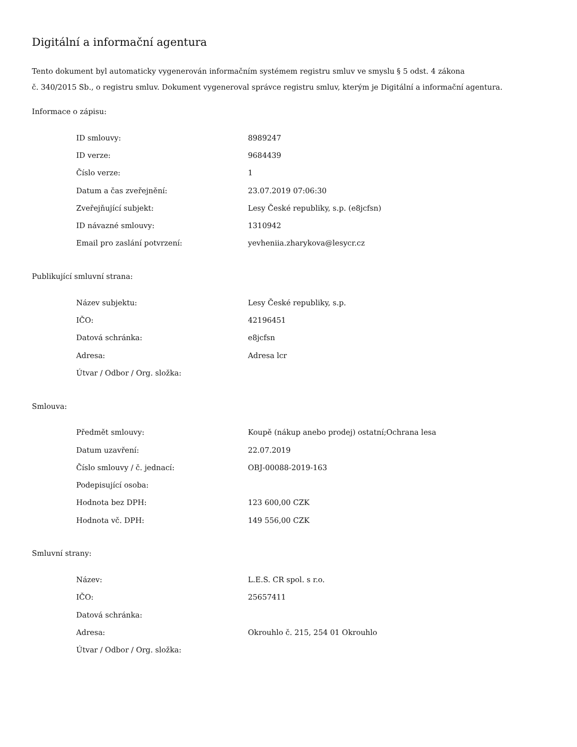Digitální a informační agentura
Tento dokument byl automaticky vygenerován informačním systémem registru smluv ve smyslu § 5 odst. 4 zákona
č. 340/2015 Sb., o registru smluv. Dokument vygeneroval správce registru smluv, kterým je Digitální a informační agentura.
Informace o zápisu:
| ID smlouvy: | 8989247 |
| ID verze: | 9684439 |
| Číslo verze: | 1 |
| Datum a čas zveřejnění: | 23.07.2019 07:06:30 |
| Zveřejňující subjekt: | Lesy České republiky, s.p. (e8jcfsn) |
| ID návazné smlouvy: | 1310942 |
| Email pro zaslání potvrzení: | yevheniia.zharykova@lesycr.cz |
Publikující smluvní strana:
| Název subjektu: | Lesy České republiky, s.p. |
| IČO: | 42196451 |
| Datová schránka: | e8jcfsn |
| Adresa: | Adresa lcr |
| Útvar / Odbor / Org. složka: | |
Smlouva:
| Předmět smlouvy: | Koupě (nákup anebo prodej) ostatní;Ochrana lesa |
| Datum uzavření: | 22.07.2019 |
| Číslo smlouvy / č. jednací: | OBJ-00088-2019-163 |
| Podepisující osoba: | |
| Hodnota bez DPH: | 123 600,00 CZK |
| Hodnota vč. DPH: | 149 556,00 CZK |
Smluvní strany:
| Název: | L.E.S. CR spol. s r.o. |
| IČO: | 25657411 |
| Datová schránka: | |
| Adresa: | Okrouhlo č. 215, 254 01 Okrouhlo |
| Útvar / Odbor / Org. složka: | |